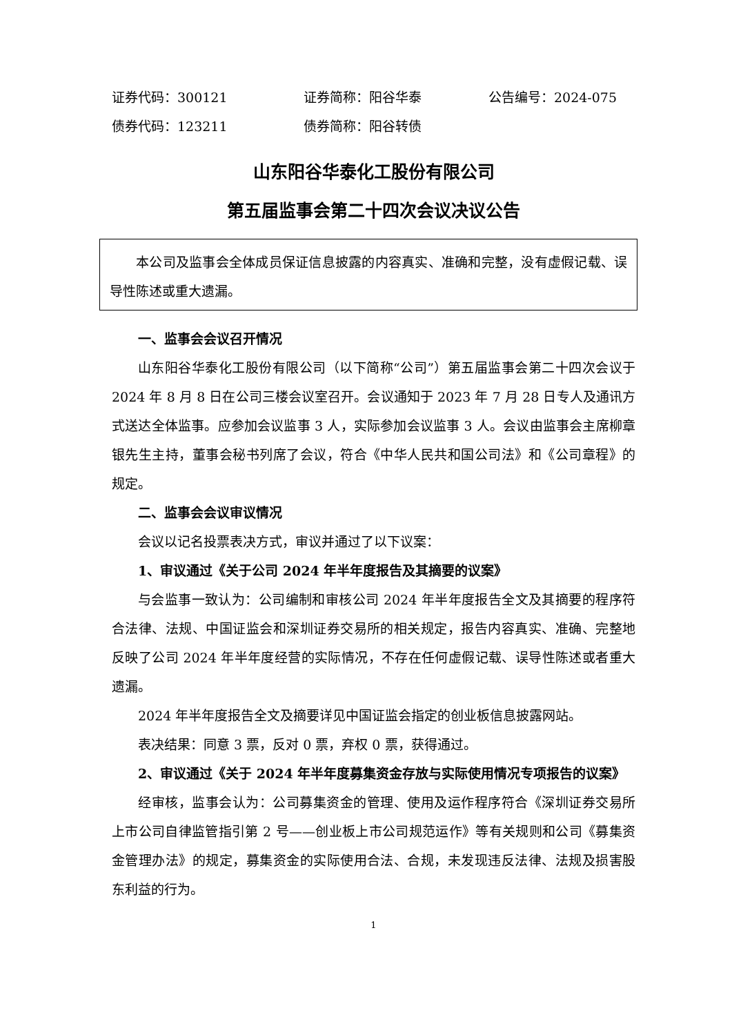证券代码：300121 证券简称：阳谷华泰 公告编号：2024-075
债券代码：123211 债券简称：阳谷转债
山东阳谷华泰化工股份有限公司
第五届监事会第二十四次会议决议公告
本公司及监事会全体成员保证信息披露的内容真实、准确和完整，没有虚假记载、误导性陈述或重大遗漏。
一、监事会会议召开情况
山东阳谷华泰化工股份有限公司（以下简称“公司”）第五届监事会第二十四次会议于 2024 年 8 月 8 日在公司三楼会议室召开。会议通知于 2023 年 7 月 28 日专人及通讯方式送达全体监事。应参加会议监事 3 人，实际参加会议监事 3 人。会议由监事会主席柳章银先生主持，董事会秘书列席了会议，符合《中华人民共和国公司法》和《公司章程》的规定。
二、监事会会议审议情况
会议以记名投票表决方式，审议并通过了以下议案：
1、审议通过《关于公司 2024 年半年度报告及其摘要的议案》
与会监事一致认为：公司编制和审核公司 2024 年半年度报告全文及其摘要的程序符合法律、法规、中国证监会和深圳证券交易所的相关规定，报告内容真实、准确、完整地反映了公司 2024 年半年度经营的实际情况，不存在任何虚假记载、误导性陈述或者重大遗漏。
2024 年半年度报告全文及摘要详见中国证监会指定的创业板信息披露网站。
表决结果：同意 3 票，反对 0 票，弃权 0 票，获得通过。
2、审议通过《关于 2024 年半年度募集资金存放与实际使用情况专项报告的议案》
经审核，监事会认为：公司募集资金的管理、使用及运作程序符合《深圳证券交易所上市公司自律监管指引第 2 号——创业板上市公司规范运作》等有关规则和公司《募集资金管理办法》的规定，募集资金的实际使用合法、合规，未发现违反法律、法规及损害股东利益的行为。
1